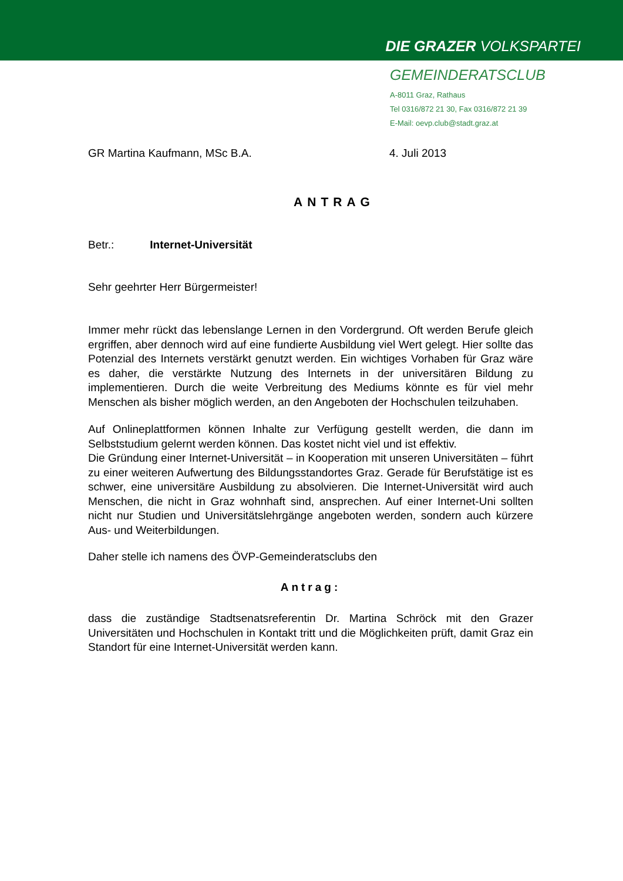DIE GRAZER VOLKSPARTEI
GEMEINDERATSCLUB
A-8011 Graz, Rathaus
Tel 0316/872 21 30, Fax 0316/872 21 39
E-Mail: oevp.club@stadt.graz.at
GR Martina Kaufmann, MSc B.A. 4. Juli 2013
ANTRAG
Betr.: Internet-Universität
Sehr geehrter Herr Bürgermeister!
Immer mehr rückt das lebenslange Lernen in den Vordergrund. Oft werden Berufe gleich ergriffen, aber dennoch wird auf eine fundierte Ausbildung viel Wert gelegt. Hier sollte das Potenzial des Internets verstärkt genutzt werden. Ein wichtiges Vorhaben für Graz wäre es daher, die verstärkte Nutzung des Internets in der universitären Bildung zu implementieren. Durch die weite Verbreitung des Mediums könnte es für viel mehr Menschen als bisher möglich werden, an den Angeboten der Hochschulen teilzuhaben.
Auf Onlineplattformen können Inhalte zur Verfügung gestellt werden, die dann im Selbststudium gelernt werden können. Das kostet nicht viel und ist effektiv.
Die Gründung einer Internet-Universität – in Kooperation mit unseren Universitäten – führt zu einer weiteren Aufwertung des Bildungsstandortes Graz. Gerade für Berufstätige ist es schwer, eine universitäre Ausbildung zu absolvieren. Die Internet-Universität wird auch Menschen, die nicht in Graz wohnhaft sind, ansprechen. Auf einer Internet-Uni sollten nicht nur Studien und Universitätslehrgänge angeboten werden, sondern auch kürzere Aus- und Weiterbildungen.
Daher stelle ich namens des ÖVP-Gemeinderatsclubs den
Antrag:
dass die zuständige Stadtsenatsreferentin Dr. Martina Schröck mit den Grazer Universitäten und Hochschulen in Kontakt tritt und die Möglichkeiten prüft, damit Graz ein Standort für eine Internet-Universität werden kann.